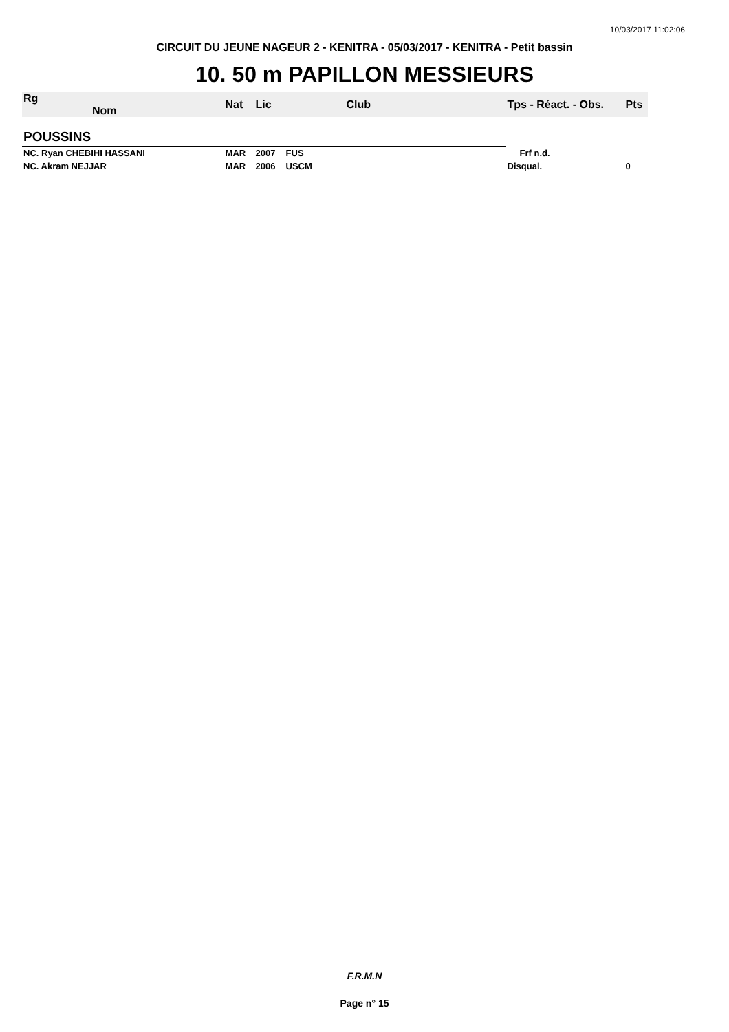10/03/2017 11:02:06
CIRCUIT DU JEUNE NAGEUR 2 - KENITRA - 05/03/2017 - KENITRA - Petit bassin
10. 50 m PAPILLON MESSIEURS
| Rg Nom | | Nat | Lic | Club | Tps - Réact. - Obs. | Pts |
| --- | --- | --- | --- | --- | --- | --- |
| POUSSINS | | | | | | |
| NC. Ryan CHEBIHI HASSANI | | MAR | 2007 | FUS | Frf n.d. | |
| NC. Akram NEJJAR | | MAR | 2006 | USCM | Disqual. | 0 |
F.R.M.N
Page n° 15